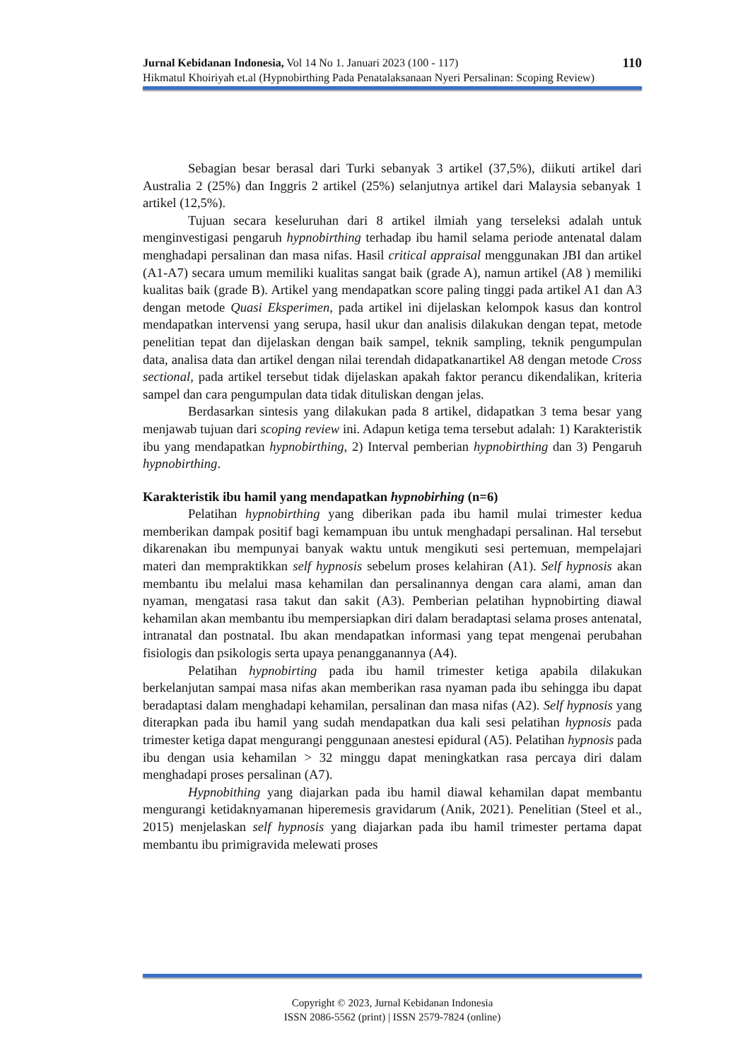110 Jurnal Kebidanan Indonesia, Vol 14 No 1. Januari 2023 (100 - 117)
Hikmatul Khoiriyah et.al (Hypnobirthing Pada Penatalaksanaan Nyeri Persalinan: Scoping Review)
Sebagian besar berasal dari Turki sebanyak 3 artikel (37,5%), diikuti artikel dari Australia 2 (25%) dan Inggris 2 artikel (25%) selanjutnya artikel dari Malaysia sebanyak 1 artikel (12,5%).
Tujuan secara keseluruhan dari 8 artikel ilmiah yang terseleksi adalah untuk menginvestigasi pengaruh hypnobirthing terhadap ibu hamil selama periode antenatal dalam menghadapi persalinan dan masa nifas. Hasil critical appraisal menggunakan JBI dan artikel (A1-A7) secara umum memiliki kualitas sangat baik (grade A), namun artikel (A8 ) memiliki kualitas baik (grade B). Artikel yang mendapatkan score paling tinggi pada artikel A1 dan A3 dengan metode Quasi Eksperimen, pada artikel ini dijelaskan kelompok kasus dan kontrol mendapatkan intervensi yang serupa, hasil ukur dan analisis dilakukan dengan tepat, metode penelitian tepat dan dijelaskan dengan baik sampel, teknik sampling, teknik pengumpulan data, analisa data dan artikel dengan nilai terendah didapatkanartikel A8 dengan metode Cross sectional, pada artikel tersebut tidak dijelaskan apakah faktor perancu dikendalikan, kriteria sampel dan cara pengumpulan data tidak dituliskan dengan jelas.
Berdasarkan sintesis yang dilakukan pada 8 artikel, didapatkan 3 tema besar yang menjawab tujuan dari scoping review ini. Adapun ketiga tema tersebut adalah: 1) Karakteristik ibu yang mendapatkan hypnobirthing, 2) Interval pemberian hypnobirthing dan 3) Pengaruh hypnobirthing.
Karakteristik ibu hamil yang mendapatkan hypnobirhing (n=6)
Pelatihan hypnobirthing yang diberikan pada ibu hamil mulai trimester kedua memberikan dampak positif bagi kemampuan ibu untuk menghadapi persalinan. Hal tersebut dikarenakan ibu mempunyai banyak waktu untuk mengikuti sesi pertemuan, mempelajari materi dan mempraktikkan self hypnosis sebelum proses kelahiran (A1). Self hypnosis akan membantu ibu melalui masa kehamilan dan persalinannya dengan cara alami, aman dan nyaman, mengatasi rasa takut dan sakit (A3). Pemberian pelatihan hypnobirting diawal kehamilan akan membantu ibu mempersiapkan diri dalam beradaptasi selama proses antenatal, intranatal dan postnatal. Ibu akan mendapatkan informasi yang tepat mengenai perubahan fisiologis dan psikologis serta upaya penangganannya (A4).
Pelatihan hypnobirting pada ibu hamil trimester ketiga apabila dilakukan berkelanjutan sampai masa nifas akan memberikan rasa nyaman pada ibu sehingga ibu dapat beradaptasi dalam menghadapi kehamilan, persalinan dan masa nifas (A2). Self hypnosis yang diterapkan pada ibu hamil yang sudah mendapatkan dua kali sesi pelatihan hypnosis pada trimester ketiga dapat mengurangi penggunaan anestesi epidural (A5). Pelatihan hypnosis pada ibu dengan usia kehamilan > 32 minggu dapat meningkatkan rasa percaya diri dalam menghadapi proses persalinan (A7).
Hypnobithing yang diajarkan pada ibu hamil diawal kehamilan dapat membantu mengurangi ketidaknyamanan hiperemesis gravidarum (Anik, 2021). Penelitian (Steel et al., 2015) menjelaskan self hypnosis yang diajarkan pada ibu hamil trimester pertama dapat membantu ibu primigravida melewati proses
Copyright © 2023, Jurnal Kebidanan Indonesia
ISSN 2086-5562 (print) | ISSN 2579-7824 (online)